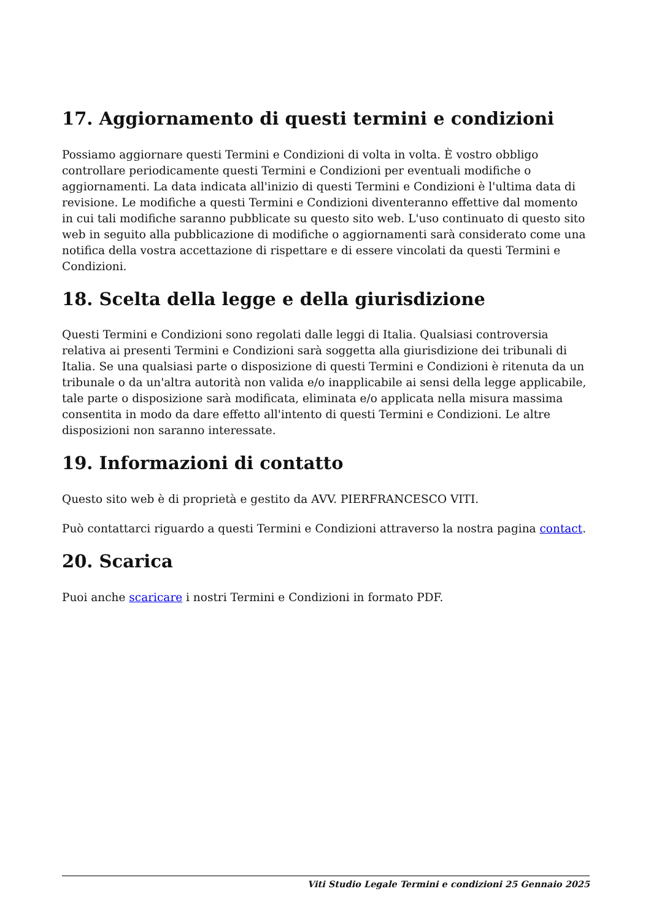17. Aggiornamento di questi termini e condizioni
Possiamo aggiornare questi Termini e Condizioni di volta in volta. È vostro obbligo controllare periodicamente questi Termini e Condizioni per eventuali modifiche o aggiornamenti. La data indicata all'inizio di questi Termini e Condizioni è l'ultima data di revisione. Le modifiche a questi Termini e Condizioni diventeranno effettive dal momento in cui tali modifiche saranno pubblicate su questo sito web. L'uso continuato di questo sito web in seguito alla pubblicazione di modifiche o aggiornamenti sarà considerato come una notifica della vostra accettazione di rispettare e di essere vincolati da questi Termini e Condizioni.
18. Scelta della legge e della giurisdizione
Questi Termini e Condizioni sono regolati dalle leggi di Italia. Qualsiasi controversia relativa ai presenti Termini e Condizioni sarà soggetta alla giurisdizione dei tribunali di Italia. Se una qualsiasi parte o disposizione di questi Termini e Condizioni è ritenuta da un tribunale o da un'altra autorità non valida e/o inapplicabile ai sensi della legge applicabile, tale parte o disposizione sarà modificata, eliminata e/o applicata nella misura massima consentita in modo da dare effetto all'intento di questi Termini e Condizioni. Le altre disposizioni non saranno interessate.
19. Informazioni di contatto
Questo sito web è di proprietà e gestito da AVV. PIERFRANCESCO VITI.
Può contattarci riguardo a questi Termini e Condizioni attraverso la nostra pagina contact.
20. Scarica
Puoi anche scaricare i nostri Termini e Condizioni in formato PDF.
Viti Studio Legale Termini e condizioni 25 Gennaio 2025